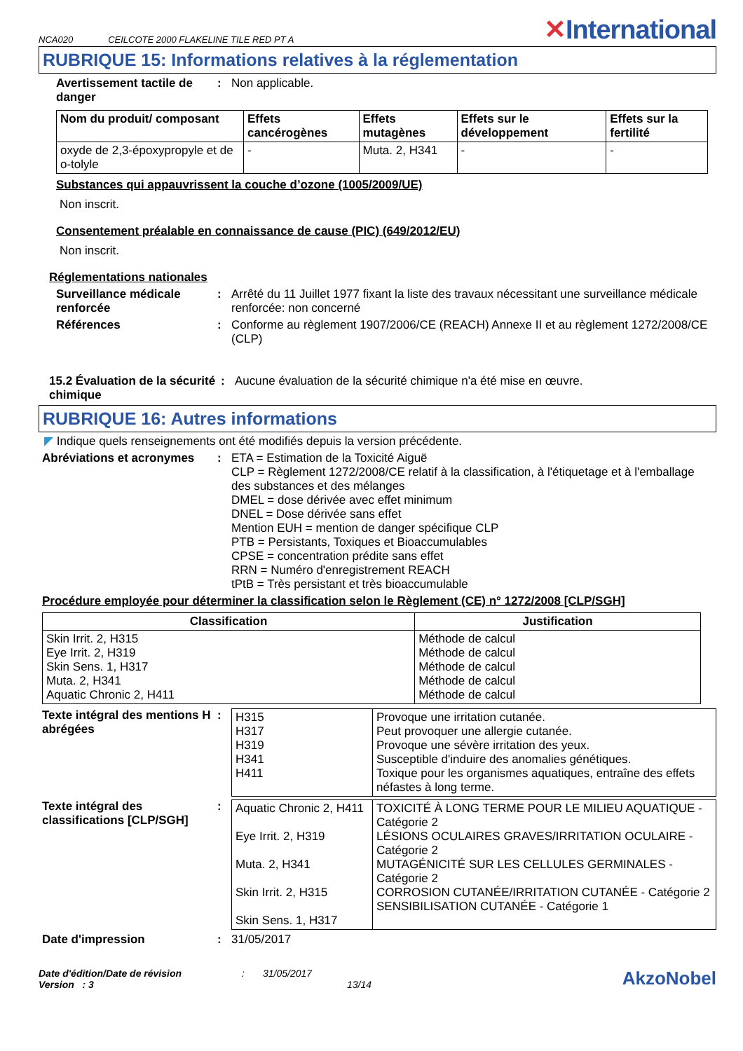NCA020 CEILCOTE 2000 FLAKELINE TILE RED PT A ✕International
RUBRIQUE 15: Informations relatives à la réglementation
Avertissement tactile de danger
: Non applicable.
| Nom du produit/ composant | Effets cancérogènes | Effets mutagènes | Effets sur le développement | Effets sur la fertilité |
| --- | --- | --- | --- | --- |
| oxyde de 2,3-époxypropyle et de o-tolyle | - | Muta. 2, H341 | - | - |
Substances qui appauvrissent la couche d’ozone (1005/2009/UE)
Non inscrit.
Consentement préalable en connaissance de cause (PIC) (649/2012/EU)
Non inscrit.
Réglementations nationales
Surveillance médicale renforcée
: Arrêté du 11 Juillet 1977 fixant la liste des travaux nécessitant une surveillance médicale renforcée: non concerné
Références : Conforme au règlement 1907/2006/CE (REACH) Annexe II et au règlement 1272/2008/CE (CLP)
15.2 Évaluation de la sécurité chimique
: Aucune évaluation de la sécurité chimique n'a été mise en œuvre.
RUBRIQUE 16: Autres informations
◤ Indique quels renseignements ont été modifiés depuis la version précédente.
Abréviations et acronymes
: ETA = Estimation de la Toxicité Aiguë
CLP = Règlement 1272/2008/CE relatif à la classification, à l'étiquetage et à l'emballage des substances et des mélanges
DMEL = dose dérivée avec effet minimum
DNEL = Dose dérivée sans effet
Mention EUH = mention de danger spécifique CLP
PTB = Persistants, Toxiques et Bioaccumulables
CPSE = concentration prédite sans effet
RRN = Numéro d'enregistrement REACH
tPtB = Très persistant et très bioaccumulable
Procédure employée pour déterminer la classification selon le Règlement (CE) n° 1272/2008 [CLP/SGH]
| Classification | Justification |
| --- | --- |
| Skin Irrit. 2, H315 Eye Irrit. 2, H319 Skin Sens. 1, H317 Muta. 2, H341 Aquatic Chronic 2, H411 | Méthode de calcul Méthode de calcul Méthode de calcul Méthode de calcul Méthode de calcul |
Texte intégral des mentions H abrégées
:
| H315 H317 H319 H341 H411 | Provoque une irritation cutanée. Peut provoquer une allergie cutanée. Provoque une sévère irritation des yeux. Susceptible d'induire des anomalies génétiques. Toxique pour les organismes aquatiques, entraîne des effets néfastes à long terme. |
Texte intégral des classifications [CLP/SGH]
:
| Aquatic Chronic 2, H411 Eye Irrit. 2, H319 Muta. 2, H341 Skin Irrit. 2, H315 Skin Sens. 1, H317 | TOXICITÉ À LONG TERME POUR LE MILIEU AQUATIQUE - Catégorie 2 LÉSIONS OCULAIRES GRAVES/IRRITATION OCULAIRE - Catégorie 2 MUTAGÉNICITÉ SUR LES CELLULES GERMINALES - Catégorie 2 CORROSION CUTANÉE/IRRITATION CUTANÉE - Catégorie 2 SENSIBILISATION CUTANÉE - Catégorie 1 |
Date d'impression : 31/05/2017
Date d'édition/Date de révision
Version : 3
: 31/05/2017
13/14
AkzoNobel